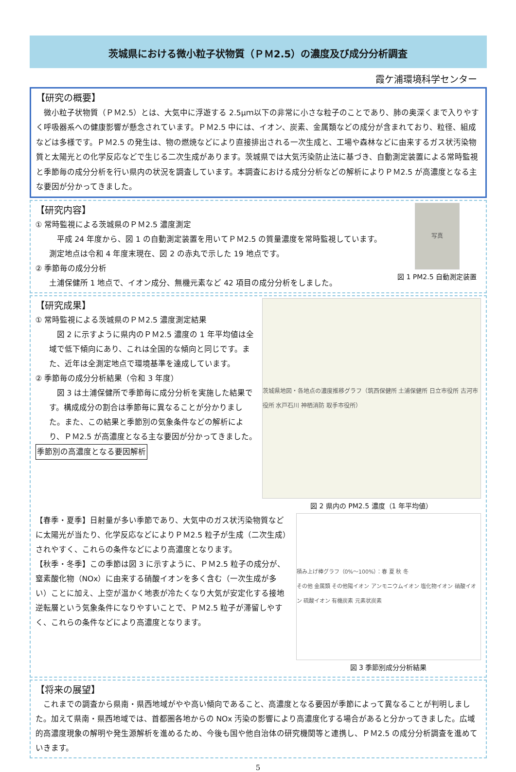茨城県における微小粒子状物質（ＰＭ2.5）の濃度及び成分分析調査
霞ケ浦環境科学センター
【研究の概要】
　微小粒子状物質（ＰＭ2.5）とは、大気中に浮遊する 2.5μｍ以下の非常に小さな粒子のことであり、肺の奥深くまで入りやすく呼吸器系への健康影響が懸念されています。ＰＭ2.5 中には、イオン、炭素、金属類などの成分が含まれており、粒径、組成などは多様です。ＰＭ2.5 の発生は、物の燃焼などにより直接排出される一次生成と、工場や森林などに由来するガス状汚染物質と太陽光との化学反応などで生じる二次生成があります。茨城県では大気汚染防止法に基づき、自動測定装置による常時監視と季節毎の成分分析を行い県内の状況を調査しています。本調査における成分分析などの解析によりＰＭ2.5 が高濃度となる主な要因が分かってきました。
【研究内容】
① 常時監視による茨城県のＰＭ2.5 濃度測定
　平成 24 年度から、図 1 の自動測定装置を用いてＰＭ2.5 の質量濃度を常時監視しています。測定地点は令和 4 年度末現在、図 2 の赤丸で示した 19 地点です。
② 季節毎の成分分析
土浦保健所 1 地点で、イオン成分、無機元素など 42 項目の成分分析をしました。
写真
図 1 PM2.5 自動測定装置
【研究成果】
① 常時監視による茨城県のＰＭ2.5 濃度測定結果
　図 2 に示すように県内のＰＭ2.5 濃度の 1 年平均値は全域で低下傾向にあり、これは全国的な傾向と同じです。また、近年は全測定地点で環境基準を達成しています。
② 季節毎の成分分析結果（令和 3 年度）
　図 3 は土浦保健所で季節毎に成分分析を実施した結果です。構成成分の割合は季節毎に異なることが分かりました。また、この結果と季節別の気象条件などの解析により、ＰＭ2.5 が高濃度となる主な要因が分かってきました。
季節別の高濃度となる要因解析
茨城県地図・各地点の濃度推移グラフ（筑西保健所 土浦保健所 日立市役所 古河市役所 水戸石川 神栖消防 取手市役所）
図 2 県内の PM2.5 濃度（1 年平均値）
【春季・夏季】日射量が多い季節であり、大気中のガス状汚染物質などに太陽光が当たり、化学反応などによりＰＭ2.5 粒子が生成（二次生成）されやすく、これらの条件などにより高濃度となります。
【秋季・冬季】この季節は図 3 に示すように、ＰＭ2.5 粒子の成分が、窒素酸化物（NOx）に由来する硝酸イオンを多く含む（一次生成が多い）ことに加え、上空が温かく地表が冷たくなり大気が安定化する接地逆転層という気象条件になりやすいことで、ＰＭ2.5 粒子が滞留しやすく、これらの条件などにより高濃度となります。
積み上げ棒グラフ（0%〜100%）：春 夏 秋 冬
その他 金属類 その他陽イオン アンモニウムイオン 塩化物イオン 硝酸イオン 硫酸イオン 有機炭素 元素状炭素
図 3 季節別成分分析結果
【将来の展望】
　これまでの調査から県南・県西地域がやや高い傾向であること、高濃度となる要因が季節によって異なることが判明しました。加えて県南・県西地域では、首都圏各地からの NOx 汚染の影響により高濃度化する場合があると分かってきました。広域的高濃度現象の解明や発生源解析を進めるため、今後も国や他自治体の研究機関等と連携し、ＰＭ2.5 の成分分析調査を進めていきます。
5